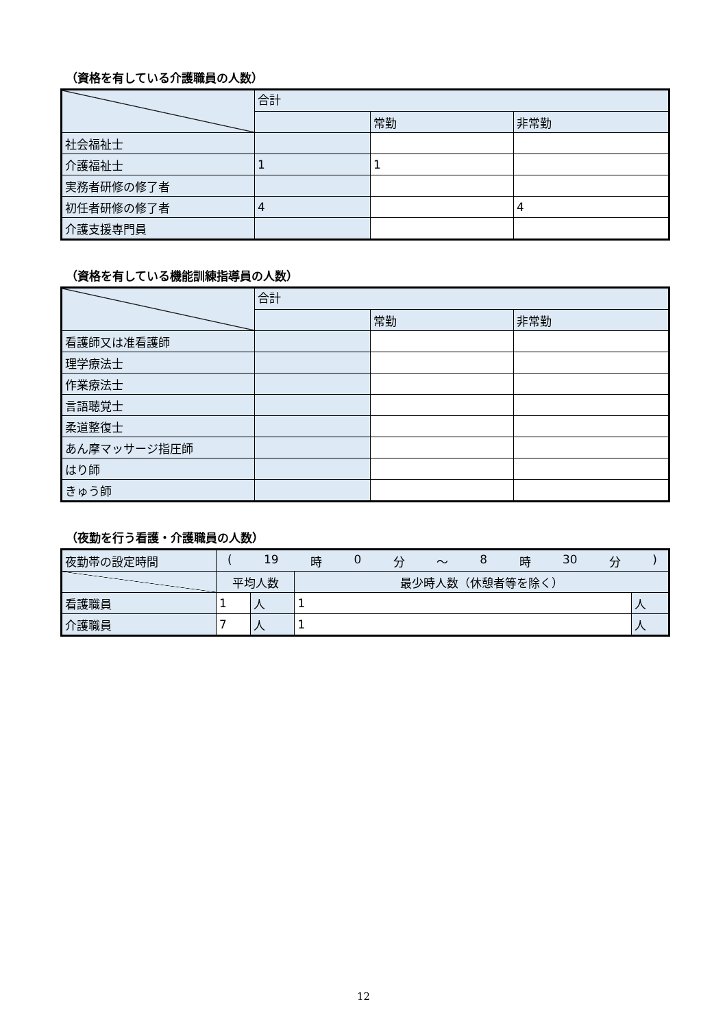（資格を有している介護職員の人数）
| | 合計 | | |
| --- | --- | --- | --- |
| | | 常勤 | 非常勤 |
| 社会福祉士 | | | |
| 介護福祉士 | 1 | 1 | |
| 実務者研修の修了者 | | | |
| 初任者研修の修了者 | 4 | | 4 |
| 介護支援専門員 | | | |
（資格を有している機能訓練指導員の人数）
| | 合計 | | |
| --- | --- | --- | --- |
| | | 常勤 | 非常勤 |
| 看護師又は准看護師 | | | |
| 理学療法士 | | | |
| 作業療法士 | | | |
| 言語聴覚士 | | | |
| 柔道整復士 | | | |
| あん摩マッサージ指圧師 | | | |
| はり師 | | | |
| きゅう師 | | | |
（夜勤を行う看護・介護職員の人数）
| 夜勤帯の設定時間 | ( 19 時 0 分 ～ 8 時 30 分 ) | | | |
| | 平均人数 | | 最少時人数（休憩者等を除く） | |
| 看護職員 | 1 | 人 | 1 | 人 |
| 介護職員 | 7 | 人 | 1 | 人 |
12